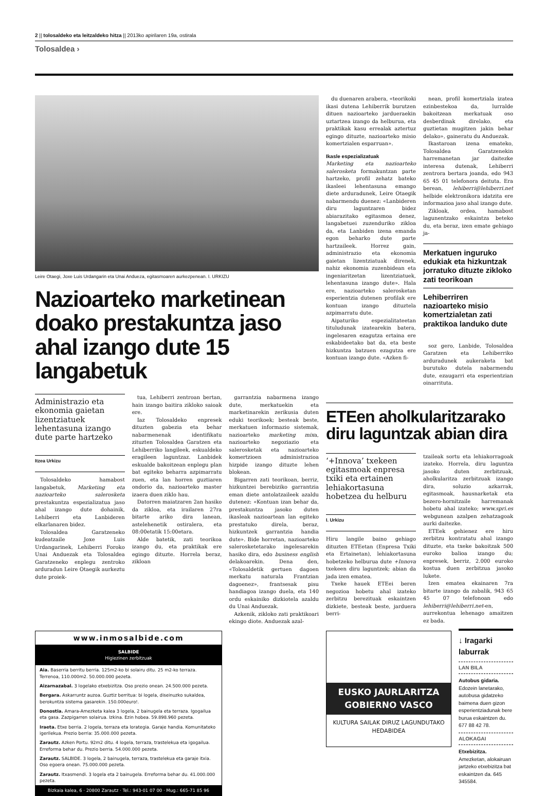2 || tolosaldeko eta leitzaldeko hitza || 2013ko apirilaren 19a, ostirala
Tolosaldea ›
Leire Otaegi, Joxe Luis Urdangarin eta Unai Andueza, egitasmoaren aurkezpenean. I. URKIZU
Nazioarteko marketinean doako prestakuntza jaso ahal izango dute 15 langabetuk
Administrazio eta ekonomia gaietan lizentziatuek lehentasuna izango dute parte hartzeko
Itzea Urkizu
Tolosaldeko hamabost langabetuk, Marketing eta nazioarteko salerosketa prestakuntza espezializatua jaso ahal izango dute dohainik, Lehiberri eta Lanbideren elkarlanaren bidez.
Tolosaldea Garatzeneko kudeatzaile Joxe Luis Urdangarinek, Lehiberri Foroko Unai Anduezak eta Tolosaldea Garatzeneko enplegu zentroko arduradun Leire Otaegik aurkeztu dute proiek-
tua, Lehiberri zentroan bertan, hain izango baitira zikloko saioak ere.
Iaz Tolosaldeko enpresek dituzten gabezia eta behar nabarmenenak identifikatu zituzten Tolosaldea Garatzen eta Lehiberriko langileek, eskualdeko eragileen laguntzaz. Lanbidek eskualde bakoitzean enplegu plan bat egiteko beharra azpimarratu zuen, eta lan horren guztiaren ondorio da, nazioarteko master izaera duen ziklo hau.
Datorren maiatzaren 2an hasiko da zikloa, eta irailaren 27ra bitarte ariko dira lanean, astelehenetik ostiralera, eta 08:00etatik 15:00etara.
Alde batetik, zati teorikoa izango du, eta praktikak ere egingo dituzte. Horrela beraz, zikloan
garrantzia nabarmena izango dute, merkatuekin eta marketinarekin zerikusia duten eduki teorikoek; besteak beste, merkatuen informazio sistemak, nazioarteko marketing mixa, nazioarteko negoziazio eta salerosketak eta nazioarteko komertzioen administrazioa hizpide izango dituzte lehen blokean.
Bigarren zati teorikoan, berriz, hizkuntzei berebiziko garrantzia eman diete antolatzaileek azaldu dutenez: «Kontuan izan behar da, prestakuntza jasoko duten ikasleak nazioartean lan egiteko prestatuko direla, beraz, hizkuntzek garrantzia handia dute». Bide horretan, nazioarteko salerosketetarako ingelesarekin hasiko dira, edo business english delakoarekin. Dena den, «Tolosaldetik gertuen dagoen merkatu naturala Frantzian dagoenez», frantsesak pisu handiagoa izango duela, eta 140 ordu eskainiko dizkiotela azaldu du Unai Anduezak.
Azkenik, zikloko zati praktikoari ekingo diote. Anduezak azal-
www.inmosalbide.com
SALBIDE
Higiezinen zerbitzuak
Aia. Baserria berritu berria. 125m2-ko bi solairu ditu. 25 m2-ko terraza. Terrenoa, 110.000m2. 50.000.000 pezeta.
Aizarnazabal. 3 logelako etxebizitza. Oso prezio onean. 24.500.000 pezeta.
Bergara. Askarruntz auzoa. Guztiz berritua: bi logela, diseinuzko sukaldea, berokuntza sistema gasarekin. 150.000euro!.
Donostia. Amara-Amezketa kalea 3 logela, 2 bainugela eta terraza. Igogailua eta gasa. Zazpigarren solairua. Izkina. Ezin hobea. 59.898.960 pezeta.
Iraeta. Etxe berria. 2 logela, terraza eta lorategia. Garaje handia. Komunitateko igerilekua. Prezio berria: 35.000.000 pezeta.
Zarautz. Azken Portu. 92m2 ditu. 4 logela, terraza, trastelekua eta igogailua. Erreforma behar du. Prezio berria. 54.000.000 pezeta.
Zarautz. SALBIDE. 3 logela, 2 bainugela, terraza, trastelekua eta garaje itxia. Oso egoera onean. 75.000.000 pezeta.
Zarautz. Itxasmendi. 3 logela eta 2 bainugela. Erreforma behar du. 41.000.000 pezeta.
Bizkaia kalea, 6 · 20800 Zarautz · Tel.: 943-01 07 00 · Mug.: 665-71 85 96
du duenaren arabera, «teorikoki ikasi dutena Lehiberrik burutzen dituen nazioarteko jardueraekin uztartzea izango da helburua, eta praktikak kasu errealak aztertuz egingo dituzte, nazioarteko misio komertzialen esparruan».
Ikasle espezializatuak
Marketing eta nazioarteko salerosketa formakuntzan parte hartzeko, profil zehatz bateko ikasleei lehentasuna emango diete arduradunek, Leire Otaegik nabarmendu duenez: «Lanbideren diru laguntzaren bidez abiarazitako egitasmoa denez, langabetuei zuzenduriko zikloa da, eta Lanbiden izena emanda egon beharko dute parte hartzaileek. Horrez gain, administrazio eta ekonomia gaietan lizentziatuak direnek, nahiz ekonomia zuzenbidean eta ingeniaritzetan lizentziatuek, lehentasuna izango dute». Hala ere, nazioarteko salerosketan esperientzia dutenen profilak ere kontuan izango dituztela azpimarratu dute.
Aipaturiko espezialitateetan tituludunak izatearekin batera, ingelesaren ezagutza ertaina ere eskabideetako bat da, eta beste hizkuntza batzuen ezagutza ere kontuan izango dute. «Azken fi-
nean, profil komertziala izatea ezinbestekoa da, lurralde bakoitzean merkatuak oso desberdinak direlako, eta guztietan mugitzen jakin behar delako», gaineratu du Anduezak.
Ikastaroan izena emateko, Tolosaldea Garatzenekin harremanetan jar daitezke interesa dutenak, Lehiberri zentrora bertara joanda, edo 943 65 45 01 telefonora deituta. Era berean, lehiberri@lehiberri.net helbide elektronikora idatzita ere informazioa jaso ahal izango dute.
Zikloak, ordea, hamabost lagunentzako eskaintza beteko du, eta beraz, izen emate gehiago ja-
Merkatuen inguruko edukiak eta hizkuntzak jorratuko dituzte zikloko zati teorikoan
Lehiberriren nazioarteko misio komertzialetan zati praktikoa landuko dute
soz gero, Lanbide, Tolosaldea Garatzen eta Lehiberriko arduradunek aukeraketa bat burutuko dutela nabarmendu dute, ezaugarri eta esperientzian oinarrituta.
ETEen aholkularitzarako diru laguntzak abian dira
‘+Innova’ txekeen egitasmoak enpresa txiki eta ertainen lehiakortasuna hobetzea du helburu
I. Urkizu
Hiru langile baino gehiago dituzten ETEetan (Enpresa Txiki eta Ertainetan), lehiakortasuna hobetzeko helburua dute +Innova txekeen diru laguntzek; abian da jada izen ematea.
Txeke hauek ETEei beren negozioa hobetu ahal izateko zerbitzu berezituak eskaintzen dizkiete, besteak beste, jarduera berri-
tzaileak sortu eta lehiakorragoak izateko. Horrela, diru laguntza jasoko duten zerbitzuak, aholkularitza zerbitzuak izango dira, soluzio azkarrak, egitasmoak, hausnarketak eta bezero-hornitzaile harremanak hobetu ahal izateko; www.spri.es webgunean azalpen zehatzagoak aurki daitezke.
ETEek gehienez ere hiru zerbitzu kontratatu ahal izango dituzte, eta txeke bakoitzak 500 euroko balioa izango du; enpresek, berriz, 2.000 euroko kostua duen zerbitzua jasoko lukete.
Izen ematea ekainaren 7ra bitarte izango da zabalik, 943 65 45 07 telefonoan edo lehiberri@lehiberri.net-en, aurrekontua lehenago amaitzen ez bada.
EUSKO JAURLARITZA
GOBIERNO VASCO
KULTURA SAILAK DIRUZ LAGUNDUTAKO HEDABIDEA
↓ Iragarki laburrak
LAN BILA
Autobus gidaria. Edozein lanetarako, autobusa gidatzeko baimena duen gizon esperientziadunak bere burua eskaintzen du. 677 88 42 78.
ALOKAGAI
Etxebizitza. Amezketan, alokairuan jartzeko etxebizitza bat eskaintzen da. 645 345584.